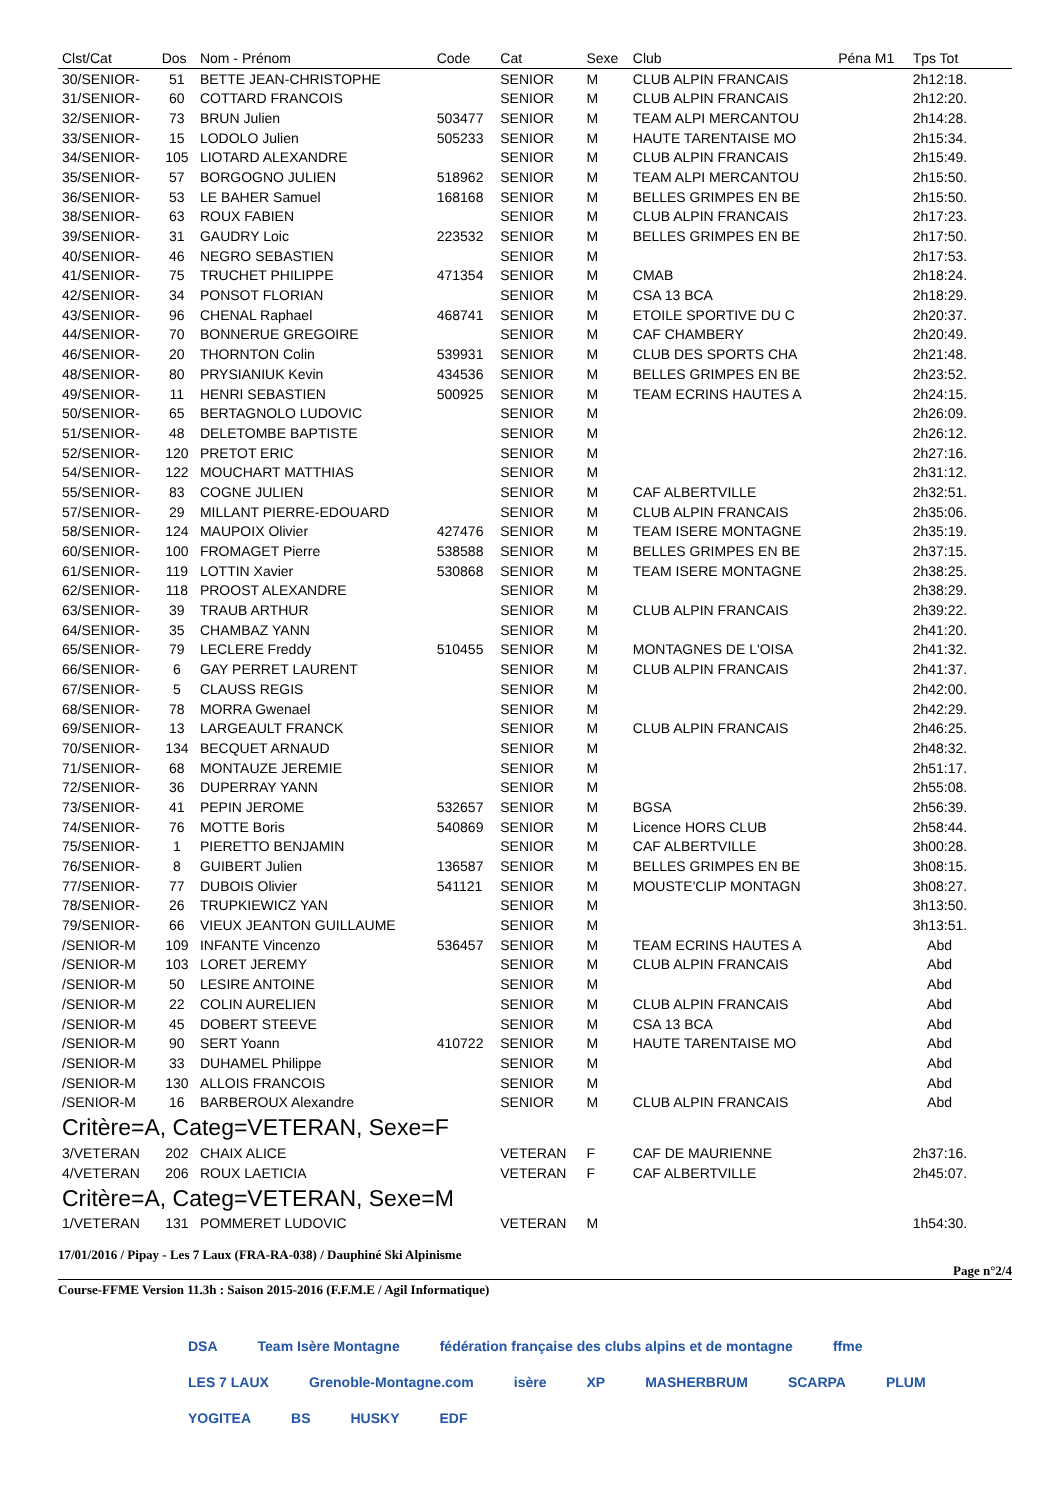| Clst/Cat | Dos | Nom - Prénom | Code | Cat | Sexe | Club | Péna M1 | Tps Tot |
| --- | --- | --- | --- | --- | --- | --- | --- | --- |
| 30/SENIOR- | 51 | BETTE JEAN-CHRISTOPHE | | SENIOR | M | CLUB ALPIN FRANCAIS | | 2h12:18. |
| 31/SENIOR- | 60 | COTTARD FRANCOIS | | SENIOR | M | CLUB ALPIN FRANCAIS | | 2h12:20. |
| 32/SENIOR- | 73 | BRUN Julien | 503477 | SENIOR | M | TEAM ALPI MERCANTOU | | 2h14:28. |
| 33/SENIOR- | 15 | LODOLO Julien | 505233 | SENIOR | M | HAUTE TARENTAISE MO | | 2h15:34. |
| 34/SENIOR- | 105 | LIOTARD ALEXANDRE | | SENIOR | M | CLUB ALPIN FRANCAIS | | 2h15:49. |
| 35/SENIOR- | 57 | BORGOGNO JULIEN | 518962 | SENIOR | M | TEAM ALPI MERCANTOU | | 2h15:50. |
| 36/SENIOR- | 53 | LE BAHER Samuel | 168168 | SENIOR | M | BELLES GRIMPES EN BE | | 2h15:50. |
| 38/SENIOR- | 63 | ROUX FABIEN | | SENIOR | M | CLUB ALPIN FRANCAIS | | 2h17:23. |
| 39/SENIOR- | 31 | GAUDRY Loic | 223532 | SENIOR | M | BELLES GRIMPES EN BE | | 2h17:50. |
| 40/SENIOR- | 46 | NEGRO SEBASTIEN | | SENIOR | M | | | 2h17:53. |
| 41/SENIOR- | 75 | TRUCHET PHILIPPE | 471354 | SENIOR | M | CMAB | | 2h18:24. |
| 42/SENIOR- | 34 | PONSOT FLORIAN | | SENIOR | M | CSA 13 BCA | | 2h18:29. |
| 43/SENIOR- | 96 | CHENAL Raphael | 468741 | SENIOR | M | ETOILE SPORTIVE DU C | | 2h20:37. |
| 44/SENIOR- | 70 | BONNERUE GREGOIRE | | SENIOR | M | CAF CHAMBERY | | 2h20:49. |
| 46/SENIOR- | 20 | THORNTON Colin | 539931 | SENIOR | M | CLUB DES SPORTS CHA | | 2h21:48. |
| 48/SENIOR- | 80 | PRYSIANIUK Kevin | 434536 | SENIOR | M | BELLES GRIMPES EN BE | | 2h23:52. |
| 49/SENIOR- | 11 | HENRI SEBASTIEN | 500925 | SENIOR | M | TEAM ECRINS HAUTES A | | 2h24:15. |
| 50/SENIOR- | 65 | BERTAGNOLO LUDOVIC | | SENIOR | M | | | 2h26:09. |
| 51/SENIOR- | 48 | DELETOMBE BAPTISTE | | SENIOR | M | | | 2h26:12. |
| 52/SENIOR- | 120 | PRETOT ERIC | | SENIOR | M | | | 2h27:16. |
| 54/SENIOR- | 122 | MOUCHART MATTHIAS | | SENIOR | M | | | 2h31:12. |
| 55/SENIOR- | 83 | COGNE JULIEN | | SENIOR | M | CAF ALBERTVILLE | | 2h32:51. |
| 57/SENIOR- | 29 | MILLANT PIERRE-EDOUARD | | SENIOR | M | CLUB ALPIN FRANCAIS | | 2h35:06. |
| 58/SENIOR- | 124 | MAUPOIX Olivier | 427476 | SENIOR | M | TEAM ISERE MONTAGNE | | 2h35:19. |
| 60/SENIOR- | 100 | FROMAGET Pierre | 538588 | SENIOR | M | BELLES GRIMPES EN BE | | 2h37:15. |
| 61/SENIOR- | 119 | LOTTIN Xavier | 530868 | SENIOR | M | TEAM ISERE MONTAGNE | | 2h38:25. |
| 62/SENIOR- | 118 | PROOST ALEXANDRE | | SENIOR | M | | | 2h38:29. |
| 63/SENIOR- | 39 | TRAUB ARTHUR | | SENIOR | M | CLUB ALPIN FRANCAIS | | 2h39:22. |
| 64/SENIOR- | 35 | CHAMBAZ YANN | | SENIOR | M | | | 2h41:20. |
| 65/SENIOR- | 79 | LECLERE Freddy | 510455 | SENIOR | M | MONTAGNES DE L'OISA | | 2h41:32. |
| 66/SENIOR- | 6 | GAY PERRET LAURENT | | SENIOR | M | CLUB ALPIN FRANCAIS | | 2h41:37. |
| 67/SENIOR- | 5 | CLAUSS REGIS | | SENIOR | M | | | 2h42:00. |
| 68/SENIOR- | 78 | MORRA Gwenael | | SENIOR | M | | | 2h42:29. |
| 69/SENIOR- | 13 | LARGEAULT FRANCK | | SENIOR | M | CLUB ALPIN FRANCAIS | | 2h46:25. |
| 70/SENIOR- | 134 | BECQUET ARNAUD | | SENIOR | M | | | 2h48:32. |
| 71/SENIOR- | 68 | MONTAUZE JEREMIE | | SENIOR | M | | | 2h51:17. |
| 72/SENIOR- | 36 | DUPERRAY YANN | | SENIOR | M | | | 2h55:08. |
| 73/SENIOR- | 41 | PEPIN JEROME | 532657 | SENIOR | M | BGSA | | 2h56:39. |
| 74/SENIOR- | 76 | MOTTE Boris | 540869 | SENIOR | M | Licence HORS CLUB | | 2h58:44. |
| 75/SENIOR- | 1 | PIERETTO BENJAMIN | | SENIOR | M | CAF ALBERTVILLE | | 3h00:28. |
| 76/SENIOR- | 8 | GUIBERT Julien | 136587 | SENIOR | M | BELLES GRIMPES EN BE | | 3h08:15. |
| 77/SENIOR- | 77 | DUBOIS Olivier | 541121 | SENIOR | M | MOUSTE'CLIP MONTAGN | | 3h08:27. |
| 78/SENIOR- | 26 | TRUPKIEWICZ YAN | | SENIOR | M | | | 3h13:50. |
| 79/SENIOR- | 66 | VIEUX JEANTON GUILLAUME | | SENIOR | M | | | 3h13:51. |
| /SENIOR-M | 109 | INFANTE Vincenzo | 536457 | SENIOR | M | TEAM ECRINS HAUTES A | | Abd |
| /SENIOR-M | 103 | LORET JEREMY | | SENIOR | M | CLUB ALPIN FRANCAIS | | Abd |
| /SENIOR-M | 50 | LESIRE ANTOINE | | SENIOR | M | | | Abd |
| /SENIOR-M | 22 | COLIN AURELIEN | | SENIOR | M | CLUB ALPIN FRANCAIS | | Abd |
| /SENIOR-M | 45 | DOBERT STEEVE | | SENIOR | M | CSA 13 BCA | | Abd |
| /SENIOR-M | 90 | SERT Yoann | 410722 | SENIOR | M | HAUTE TARENTAISE MO | | Abd |
| /SENIOR-M | 33 | DUHAMEL Philippe | | SENIOR | M | | | Abd |
| /SENIOR-M | 130 | ALLOIS FRANCOIS | | SENIOR | M | | | Abd |
| /SENIOR-M | 16 | BARBEROUX Alexandre | | SENIOR | M | CLUB ALPIN FRANCAIS | | Abd |
| Critère=A, Categ=VETERAN, Sexe=F | | | | | | | | |
| 3/VETERAN | 202 | CHAIX ALICE | | VETERAN | F | CAF DE MAURIENNE | | 2h37:16. |
| 4/VETERAN | 206 | ROUX LAETICIA | | VETERAN | F | CAF ALBERTVILLE | | 2h45:07. |
| Critère=A, Categ=VETERAN, Sexe=M | | | | | | | | |
| 1/VETERAN | 131 | POMMERET LUDOVIC | | VETERAN | M | | | 1h54:30. |
17/01/2016 / Pipay - Les 7 Laux (FRA-RA-038) / Dauphiné Ski Alpinisme
Page n°2/4
Course-FFME Version 11.3h : Saison 2015-2016 (F.F.M.E / Agil Informatique)
DSA Team Isère Montagne fédération française des clubs alpins et de montagne ffme LES 7 LAUX Grenoble-Montagne.com isère XP MASHERBRUM SCARPA PLUM YOGITEA BS HUSKY EDF